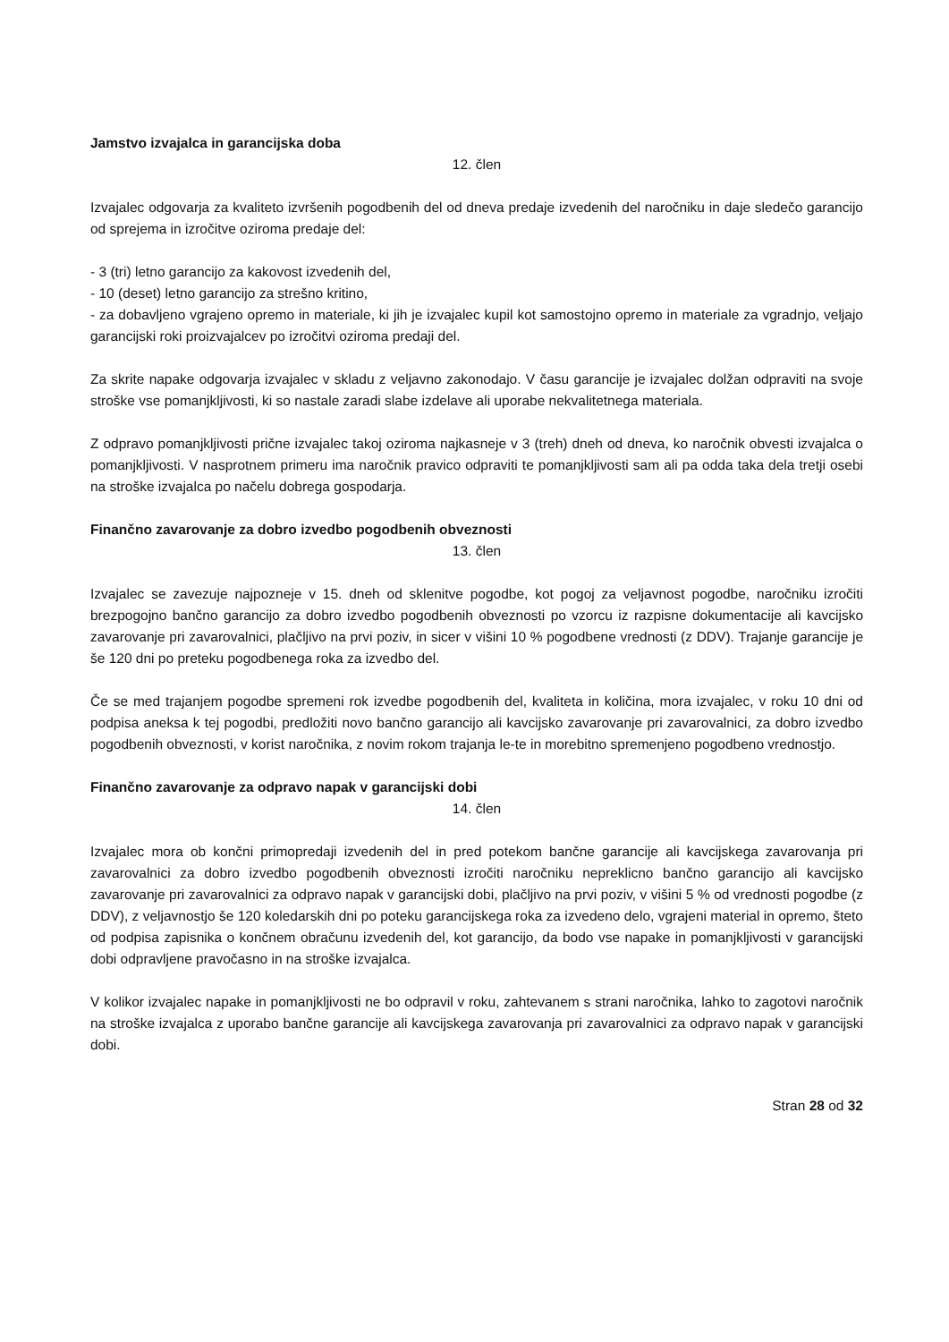Jamstvo izvajalca in garancijska doba
12. člen
Izvajalec odgovarja za kvaliteto izvršenih pogodbenih del od dneva predaje izvedenih del naročniku in daje sledečo garancijo od sprejema in izročitve oziroma predaje del:
- 3 (tri) letno garancijo za kakovost izvedenih del,
- 10 (deset) letno garancijo za strešno kritino,
- za dobavljeno vgrajeno opremo in materiale, ki jih je izvajalec kupil kot samostojno opremo in materiale za vgradnjo, veljajo garancijski roki proizvajalcev po izročitvi oziroma predaji del.
Za skrite napake odgovarja izvajalec v skladu z veljavno zakonodajo. V času garancije je izvajalec dolžan odpraviti na svoje stroške vse pomanjkljivosti, ki so nastale zaradi slabe izdelave ali uporabe nekvalitetnega materiala.
Z odpravo pomanjkljivosti prične izvajalec takoj oziroma najkasneje v 3 (treh) dneh od dneva, ko naročnik obvesti izvajalca o pomanjkljivosti. V nasprotnem primeru ima naročnik pravico odpraviti te pomanjkljivosti sam ali pa odda taka dela tretji osebi na stroške izvajalca po načelu dobrega gospodarja.
Finančno zavarovanje za dobro izvedbo pogodbenih obveznosti
13. člen
Izvajalec se zavezuje najpozneje v 15. dneh od sklenitve pogodbe, kot pogoj za veljavnost pogodbe, naročniku izročiti brezpogojno bančno garancijo za dobro izvedbo pogodbenih obveznosti po vzorcu iz razpisne dokumentacije ali kavcijsko zavarovanje pri zavarovalnici, plačljivo na prvi poziv, in sicer v višini 10 % pogodbene vrednosti (z DDV). Trajanje garancije je še 120 dni po preteku pogodbenega roka za izvedbo del.
Če se med trajanjem pogodbe spremeni rok izvedbe pogodbenih del, kvaliteta in količina, mora izvajalec, v roku 10 dni od podpisa aneksa k tej pogodbi, predložiti novo bančno garancijo ali kavcijsko zavarovanje pri zavarovalnici, za dobro izvedbo pogodbenih obveznosti, v korist naročnika, z novim rokom trajanja le-te in morebitno spremenjeno pogodbeno vrednostjo.
Finančno zavarovanje za odpravo napak v garancijski dobi
14. člen
Izvajalec mora ob končni primopredaji izvedenih del in pred potekom bančne garancije ali kavcijskega zavarovanja pri zavarovalnici za dobro izvedbo pogodbenih obveznosti izročiti naročniku nepreklicno bančno garancijo ali kavcijsko zavarovanje pri zavarovalnici za odpravo napak v garancijski dobi, plačljivo na prvi poziv, v višini 5 % od vrednosti pogodbe (z DDV), z veljavnostjo še 120 koledarskih dni po poteku garancijskega roka za izvedeno delo, vgrajeni material in opremo, šteto od podpisa zapisnika o končnem obračunu izvedenih del, kot garancijo, da bodo vse napake in pomanjkljivosti v garancijski dobi odpravljene pravočasno in na stroške izvajalca.
V kolikor izvajalec napake in pomanjkljivosti ne bo odpravil v roku, zahtevanem s strani naročnika, lahko to zagotovi naročnik na stroške izvajalca z uporabo bančne garancije ali kavcijskega zavarovanja pri zavarovalnici za odpravo napak v garancijski dobi.
Stran 28 od 32